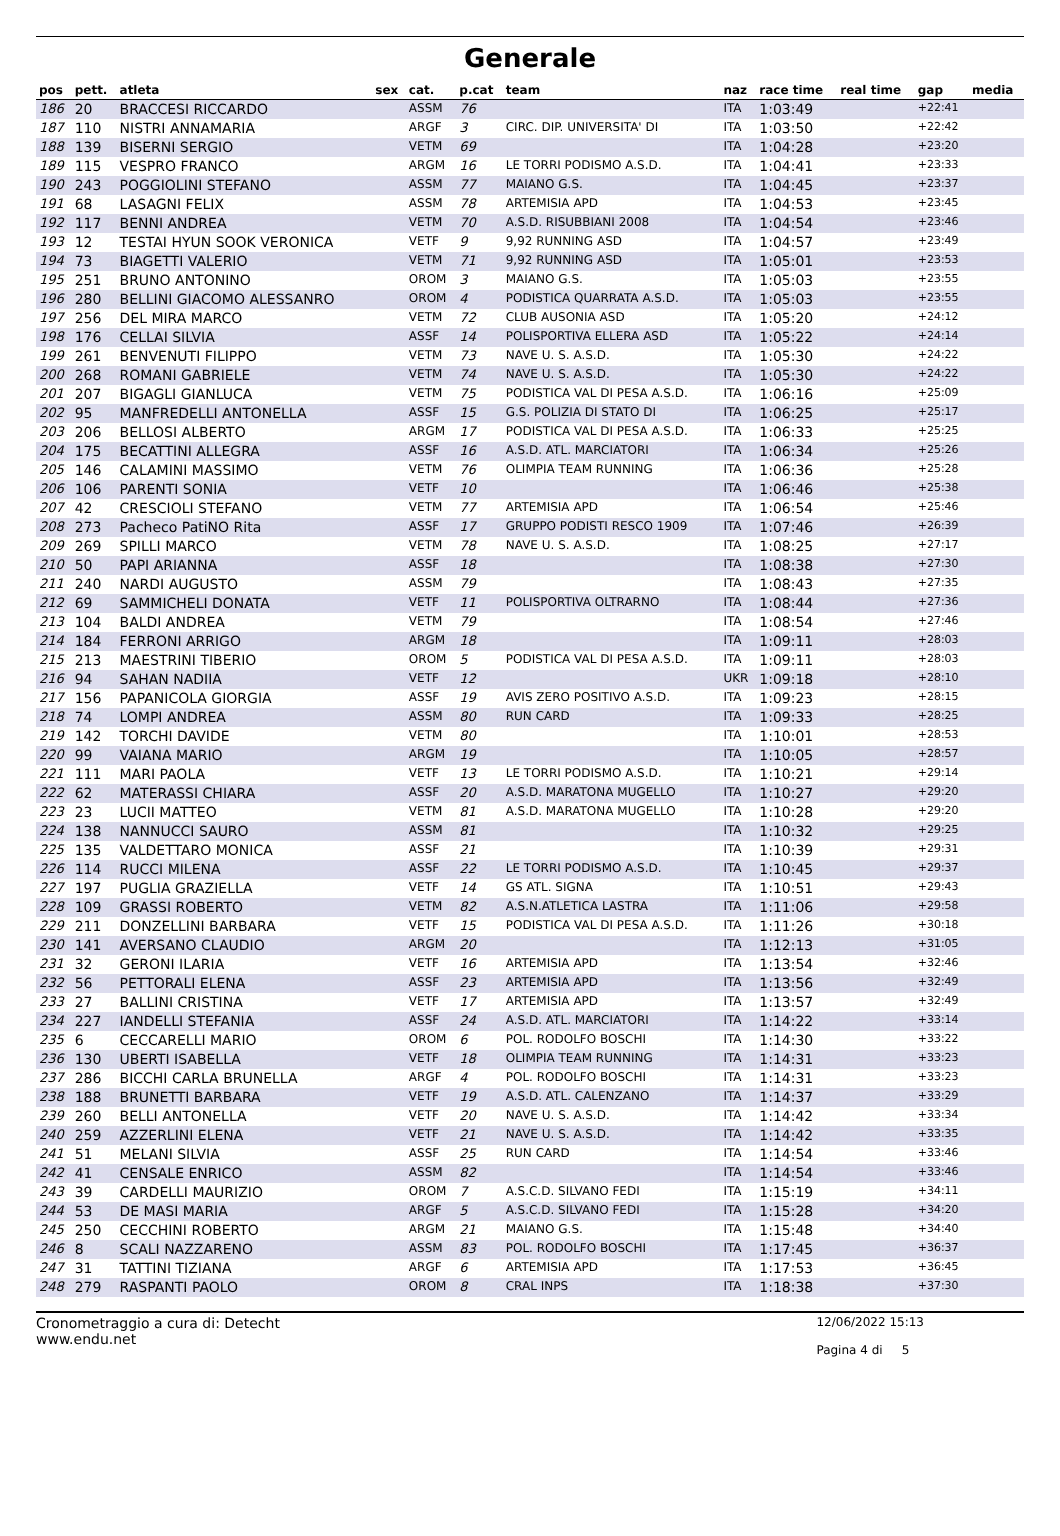Generale
| pos | pett. | atleta | sex | cat. | p.cat | team | naz | race time | real time | gap | media |
| --- | --- | --- | --- | --- | --- | --- | --- | --- | --- | --- | --- |
| 186 | 20 | BRACCESI RICCARDO | | ASSM | 76 | | ITA | 1:03:49 | | +22:41 | |
| 187 | 110 | NISTRI ANNAMARIA | | ARGF | 3 | CIRC. DIP. UNIVERSITA' DI | ITA | 1:03:50 | | +22:42 | |
| 188 | 139 | BISERNI SERGIO | | VETM | 69 | | ITA | 1:04:28 | | +23:20 | |
| 189 | 115 | VESPRO FRANCO | | ARGM | 16 | LE TORRI PODISMO A.S.D. | ITA | 1:04:41 | | +23:33 | |
| 190 | 243 | POGGIOLINI STEFANO | | ASSM | 77 | MAIANO G.S. | ITA | 1:04:45 | | +23:37 | |
| 191 | 68 | LASAGNI FELIX | | ASSM | 78 | ARTEMISIA APD | ITA | 1:04:53 | | +23:45 | |
| 192 | 117 | BENNI ANDREA | | VETM | 70 | A.S.D. RISUBBIANI 2008 | ITA | 1:04:54 | | +23:46 | |
| 193 | 12 | TESTAI HYUN SOOK VERONICA | | VETF | 9 | 9,92 RUNNING ASD | ITA | 1:04:57 | | +23:49 | |
| 194 | 73 | BIAGETTI VALERIO | | VETM | 71 | 9,92 RUNNING ASD | ITA | 1:05:01 | | +23:53 | |
| 195 | 251 | BRUNO ANTONINO | | OROM | 3 | MAIANO G.S. | ITA | 1:05:03 | | +23:55 | |
| 196 | 280 | BELLINI GIACOMO ALESSANRO | | OROM | 4 | PODISTICA QUARRATA A.S.D. | ITA | 1:05:03 | | +23:55 | |
| 197 | 256 | DEL MIRA MARCO | | VETM | 72 | CLUB AUSONIA ASD | ITA | 1:05:20 | | +24:12 | |
| 198 | 176 | CELLAI SILVIA | | ASSF | 14 | POLISPORTIVA ELLERA ASD | ITA | 1:05:22 | | +24:14 | |
| 199 | 261 | BENVENUTI FILIPPO | | VETM | 73 | NAVE U. S. A.S.D. | ITA | 1:05:30 | | +24:22 | |
| 200 | 268 | ROMANI GABRIELE | | VETM | 74 | NAVE U. S. A.S.D. | ITA | 1:05:30 | | +24:22 | |
| 201 | 207 | BIGAGLI GIANLUCA | | VETM | 75 | PODISTICA VAL DI PESA A.S.D. | ITA | 1:06:16 | | +25:09 | |
| 202 | 95 | MANFREDELLI ANTONELLA | | ASSF | 15 | G.S. POLIZIA DI STATO DI | ITA | 1:06:25 | | +25:17 | |
| 203 | 206 | BELLOSI ALBERTO | | ARGM | 17 | PODISTICA VAL DI PESA A.S.D. | ITA | 1:06:33 | | +25:25 | |
| 204 | 175 | BECATTINI ALLEGRA | | ASSF | 16 | A.S.D. ATL. MARCIATORI | ITA | 1:06:34 | | +25:26 | |
| 205 | 146 | CALAMINI MASSIMO | | VETM | 76 | OLIMPIA TEAM RUNNING | ITA | 1:06:36 | | +25:28 | |
| 206 | 106 | PARENTI SONIA | | VETF | 10 | | ITA | 1:06:46 | | +25:38 | |
| 207 | 42 | CRESCIOLI STEFANO | | VETM | 77 | ARTEMISIA APD | ITA | 1:06:54 | | +25:46 | |
| 208 | 273 | Pacheco PatiNO Rita | | ASSF | 17 | GRUPPO PODISTI RESCO 1909 | ITA | 1:07:46 | | +26:39 | |
| 209 | 269 | SPILLI MARCO | | VETM | 78 | NAVE U. S. A.S.D. | ITA | 1:08:25 | | +27:17 | |
| 210 | 50 | PAPI ARIANNA | | ASSF | 18 | | ITA | 1:08:38 | | +27:30 | |
| 211 | 240 | NARDI AUGUSTO | | ASSM | 79 | | ITA | 1:08:43 | | +27:35 | |
| 212 | 69 | SAMMICHELI DONATA | | VETF | 11 | POLISPORTIVA OLTRARNO | ITA | 1:08:44 | | +27:36 | |
| 213 | 104 | BALDI ANDREA | | VETM | 79 | | ITA | 1:08:54 | | +27:46 | |
| 214 | 184 | FERRONI ARRIGO | | ARGM | 18 | | ITA | 1:09:11 | | +28:03 | |
| 215 | 213 | MAESTRINI TIBERIO | | OROM | 5 | PODISTICA VAL DI PESA A.S.D. | ITA | 1:09:11 | | +28:03 | |
| 216 | 94 | SAHAN NADIIA | | VETF | 12 | | UKR | 1:09:18 | | +28:10 | |
| 217 | 156 | PAPANICOLA GIORGIA | | ASSF | 19 | AVIS ZERO POSITIVO A.S.D. | ITA | 1:09:23 | | +28:15 | |
| 218 | 74 | LOMPI ANDREA | | ASSM | 80 | RUN CARD | ITA | 1:09:33 | | +28:25 | |
| 219 | 142 | TORCHI DAVIDE | | VETM | 80 | | ITA | 1:10:01 | | +28:53 | |
| 220 | 99 | VAIANA MARIO | | ARGM | 19 | | ITA | 1:10:05 | | +28:57 | |
| 221 | 111 | MARI PAOLA | | VETF | 13 | LE TORRI PODISMO A.S.D. | ITA | 1:10:21 | | +29:14 | |
| 222 | 62 | MATERASSI CHIARA | | ASSF | 20 | A.S.D. MARATONA MUGELLO | ITA | 1:10:27 | | +29:20 | |
| 223 | 23 | LUCII MATTEO | | VETM | 81 | A.S.D. MARATONA MUGELLO | ITA | 1:10:28 | | +29:20 | |
| 224 | 138 | NANNUCCI SAURO | | ASSM | 81 | | ITA | 1:10:32 | | +29:25 | |
| 225 | 135 | VALDETTARO MONICA | | ASSF | 21 | | ITA | 1:10:39 | | +29:31 | |
| 226 | 114 | RUCCI MILENA | | ASSF | 22 | LE TORRI PODISMO A.S.D. | ITA | 1:10:45 | | +29:37 | |
| 227 | 197 | PUGLIA GRAZIELLA | | VETF | 14 | GS ATL. SIGNA | ITA | 1:10:51 | | +29:43 | |
| 228 | 109 | GRASSI ROBERTO | | VETM | 82 | A.S.N.ATLETICA LASTRA | ITA | 1:11:06 | | +29:58 | |
| 229 | 211 | DONZELLINI BARBARA | | VETF | 15 | PODISTICA VAL DI PESA A.S.D. | ITA | 1:11:26 | | +30:18 | |
| 230 | 141 | AVERSANO CLAUDIO | | ARGM | 20 | | ITA | 1:12:13 | | +31:05 | |
| 231 | 32 | GERONI ILARIA | | VETF | 16 | ARTEMISIA APD | ITA | 1:13:54 | | +32:46 | |
| 232 | 56 | PETTORALI ELENA | | ASSF | 23 | ARTEMISIA APD | ITA | 1:13:56 | | +32:49 | |
| 233 | 27 | BALLINI CRISTINA | | VETF | 17 | ARTEMISIA APD | ITA | 1:13:57 | | +32:49 | |
| 234 | 227 | IANDELLI STEFANIA | | ASSF | 24 | A.S.D. ATL. MARCIATORI | ITA | 1:14:22 | | +33:14 | |
| 235 | 6 | CECCARELLI MARIO | | OROM | 6 | POL. RODOLFO BOSCHI | ITA | 1:14:30 | | +33:22 | |
| 236 | 130 | UBERTI ISABELLA | | VETF | 18 | OLIMPIA TEAM RUNNING | ITA | 1:14:31 | | +33:23 | |
| 237 | 286 | BICCHI CARLA BRUNELLA | | ARGF | 4 | POL. RODOLFO BOSCHI | ITA | 1:14:31 | | +33:23 | |
| 238 | 188 | BRUNETTI BARBARA | | VETF | 19 | A.S.D. ATL. CALENZANO | ITA | 1:14:37 | | +33:29 | |
| 239 | 260 | BELLI ANTONELLA | | VETF | 20 | NAVE U. S. A.S.D. | ITA | 1:14:42 | | +33:34 | |
| 240 | 259 | AZZERLINI ELENA | | VETF | 21 | NAVE U. S. A.S.D. | ITA | 1:14:42 | | +33:35 | |
| 241 | 51 | MELANI SILVIA | | ASSF | 25 | RUN CARD | ITA | 1:14:54 | | +33:46 | |
| 242 | 41 | CENSALE ENRICO | | ASSM | 82 | | ITA | 1:14:54 | | +33:46 | |
| 243 | 39 | CARDELLI MAURIZIO | | OROM | 7 | A.S.C.D. SILVANO FEDI | ITA | 1:15:19 | | +34:11 | |
| 244 | 53 | DE MASI MARIA | | ARGF | 5 | A.S.C.D. SILVANO FEDI | ITA | 1:15:28 | | +34:20 | |
| 245 | 250 | CECCHINI ROBERTO | | ARGM | 21 | MAIANO G.S. | ITA | 1:15:48 | | +34:40 | |
| 246 | 8 | SCALI NAZZARENO | | ASSM | 83 | POL. RODOLFO BOSCHI | ITA | 1:17:45 | | +36:37 | |
| 247 | 31 | TATTINI TIZIANA | | ARGF | 6 | ARTEMISIA APD | ITA | 1:17:53 | | +36:45 | |
| 248 | 279 | RASPANTI PAOLO | | OROM | 8 | CRAL INPS | ITA | 1:18:38 | | +37:30 | |
Cronometraggio a cura di: Detecht
www.endu.net
12/06/2022 15:13
Pagina 4 di 5